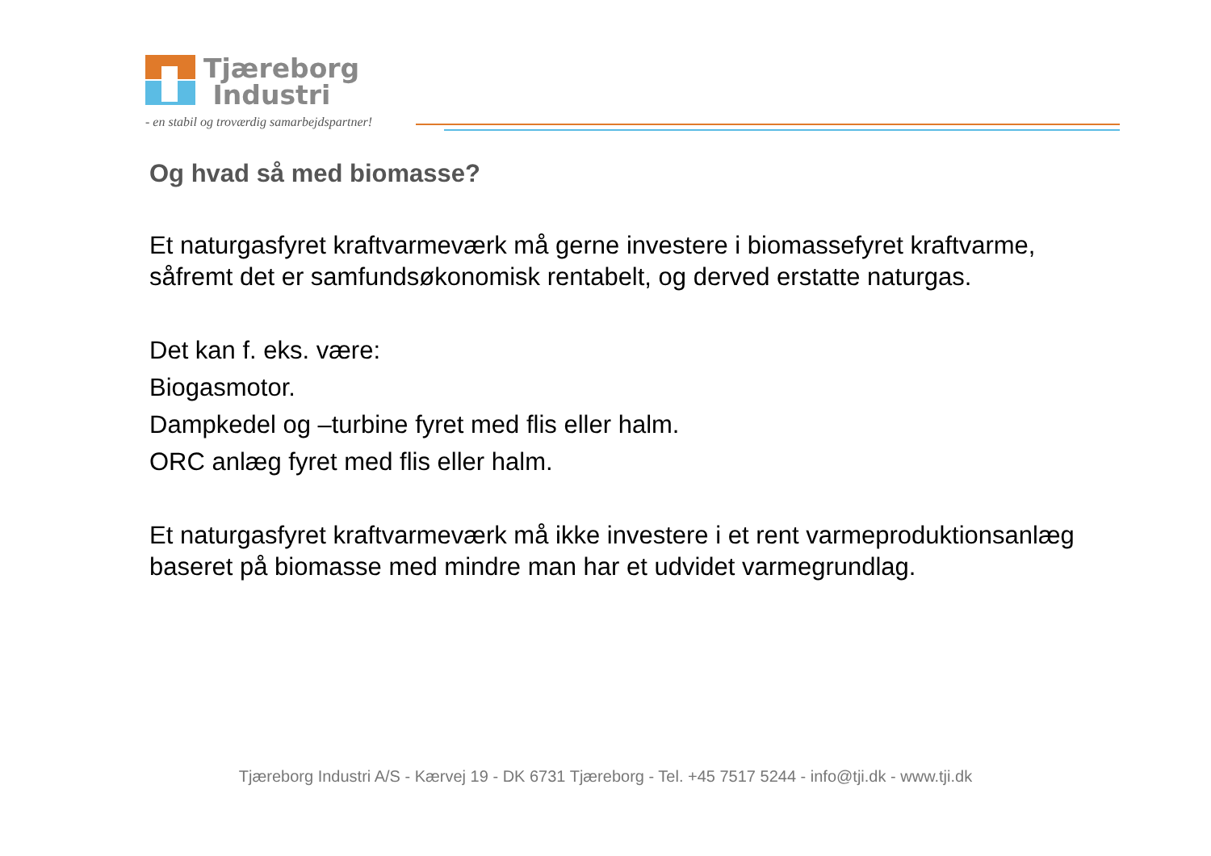Tjæreborg
Industri
- en stabil og troværdig samarbejdspartner!
Og hvad så med biomasse?
Et naturgasfyret kraftvarmeværk må gerne investere i biomassefyret kraftvarme, såfremt det er samfundsøkonomisk rentabelt, og derved erstatte naturgas.
Det kan f. eks. være:
Biogasmotor.
Dampkedel og –turbine fyret med flis eller halm.
ORC anlæg fyret med flis eller halm.
Et naturgasfyret kraftvarmeværk må ikke investere i et rent varmeproduktionsanlæg baseret på biomasse med mindre man har et udvidet varmegrundlag.
Tjæreborg Industri A/S - Kærvej 19 - DK 6731 Tjæreborg - Tel. +45 7517 5244 - info@tji.dk - www.tji.dk